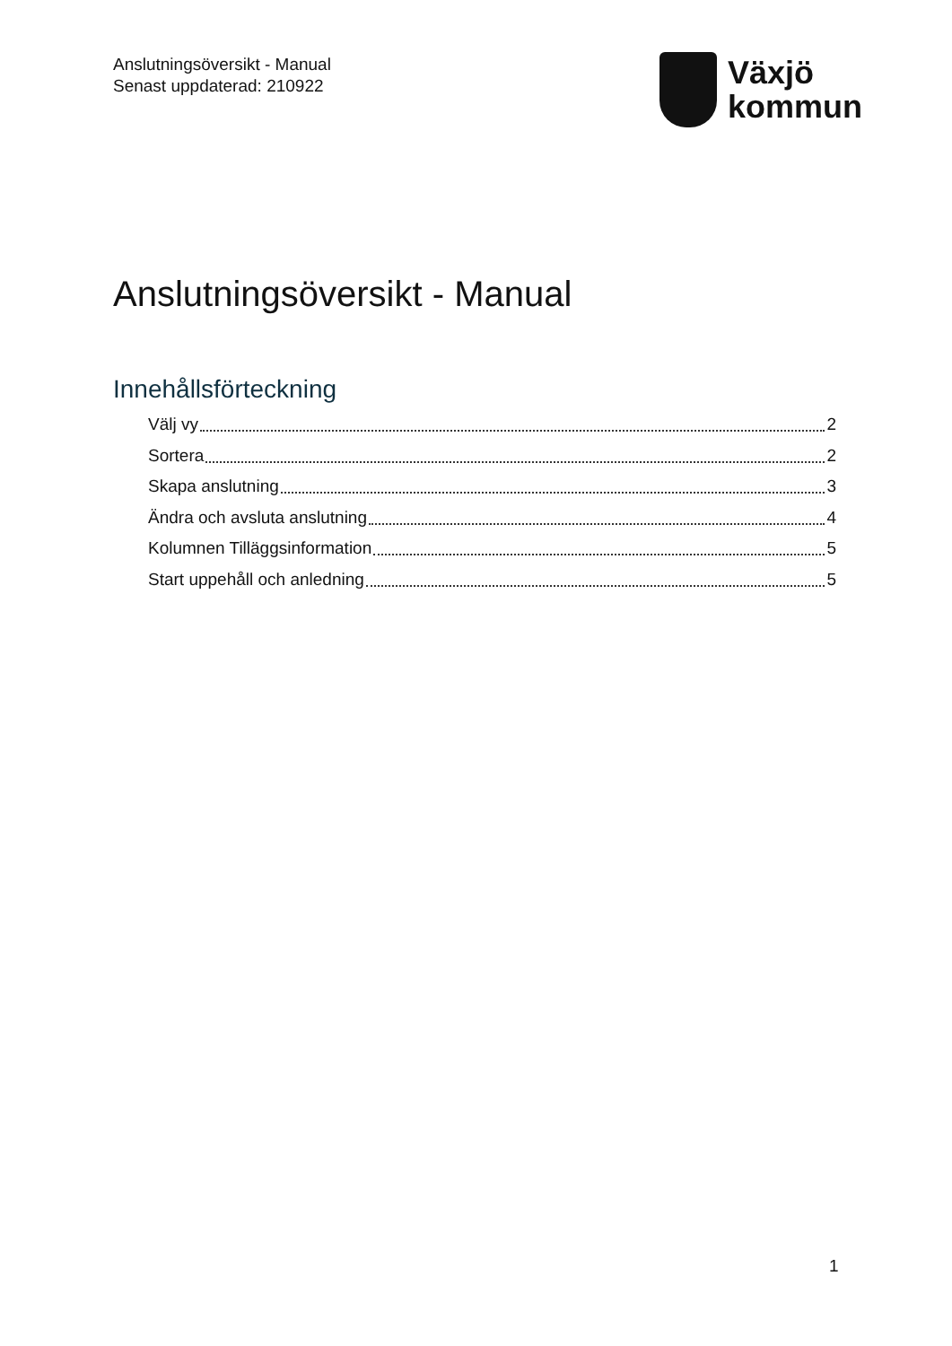Anslutningsöversikt - Manual
Senast uppdaterad: 210922
Växjö
kommun
Anslutningsöversikt - Manual
Innehållsförteckning
Välj vy 2
Sortera 2
Skapa anslutning 3
Ändra och avsluta anslutning 4
Kolumnen Tilläggsinformation 5
Start uppehåll och anledning 5
1